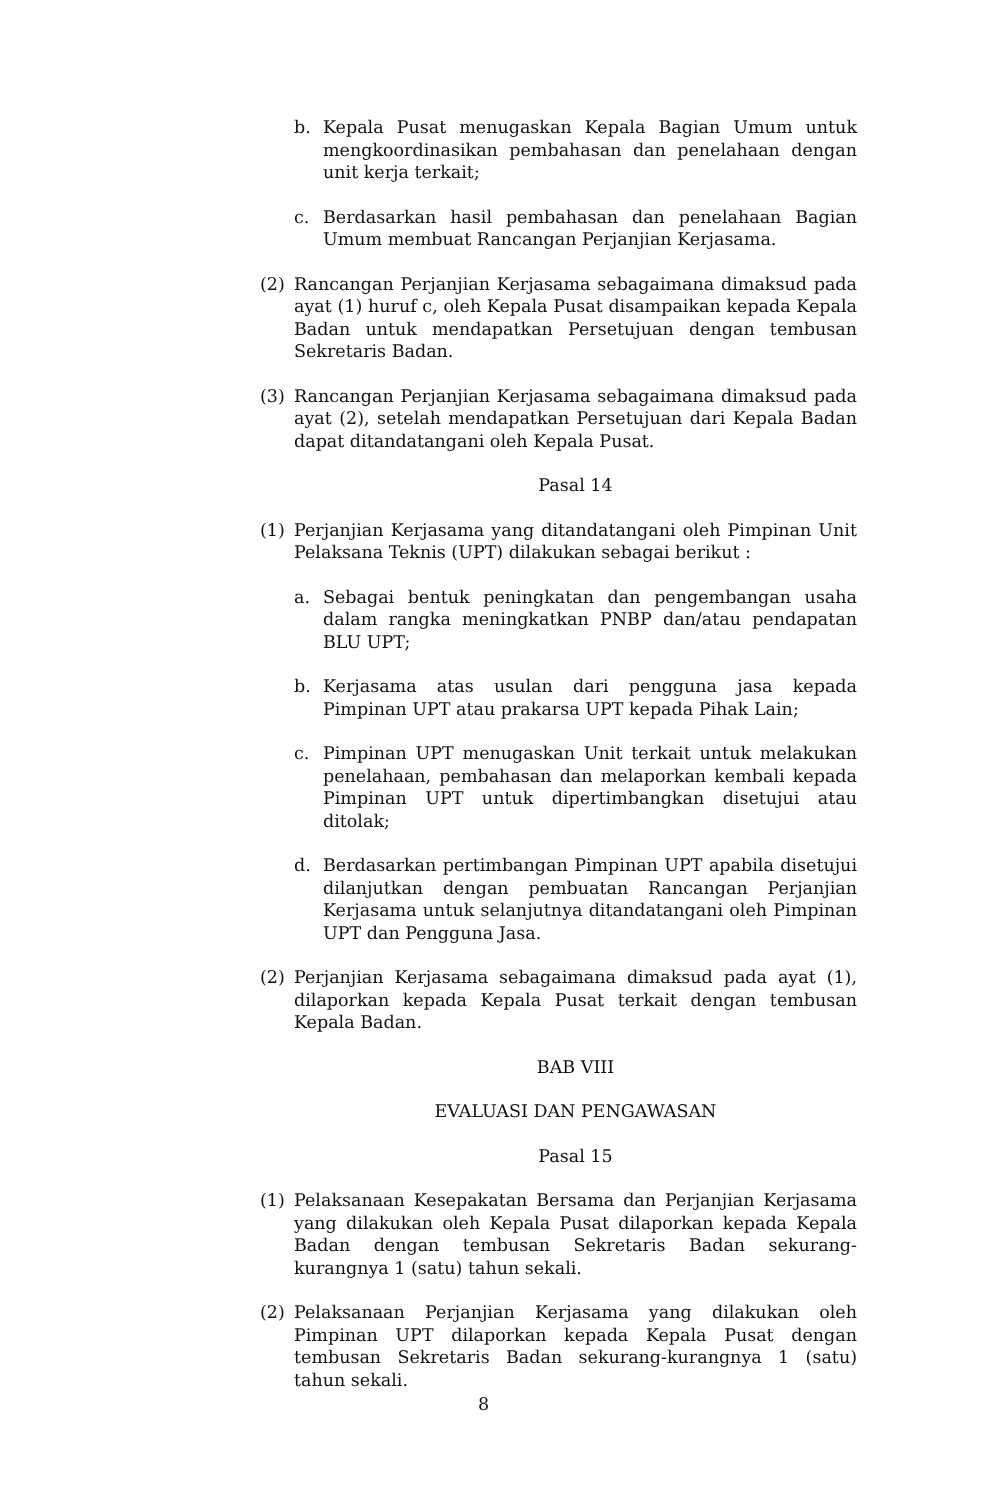b. Kepala Pusat menugaskan Kepala Bagian Umum untuk mengkoordinasikan pembahasan dan penelahaan dengan unit kerja terkait;
c. Berdasarkan hasil pembahasan dan penelahaan Bagian Umum membuat Rancangan Perjanjian Kerjasama.
(2) Rancangan Perjanjian Kerjasama sebagaimana dimaksud pada ayat (1) huruf c, oleh Kepala Pusat disampaikan kepada Kepala Badan untuk mendapatkan Persetujuan dengan tembusan Sekretaris Badan.
(3) Rancangan Perjanjian Kerjasama sebagaimana dimaksud pada ayat (2), setelah mendapatkan Persetujuan dari Kepala Badan dapat ditandatangani oleh Kepala Pusat.
Pasal 14
(1) Perjanjian Kerjasama yang ditandatangani oleh Pimpinan Unit Pelaksana Teknis (UPT) dilakukan sebagai berikut :
a. Sebagai bentuk peningkatan dan pengembangan usaha dalam rangka meningkatkan PNBP dan/atau pendapatan BLU UPT;
b. Kerjasama atas usulan dari pengguna jasa kepada Pimpinan UPT atau prakarsa UPT kepada Pihak Lain;
c. Pimpinan UPT menugaskan Unit terkait untuk melakukan penelahaan, pembahasan dan melaporkan kembali kepada Pimpinan UPT untuk dipertimbangkan disetujui atau ditolak;
d. Berdasarkan pertimbangan Pimpinan UPT apabila disetujui dilanjutkan dengan pembuatan Rancangan Perjanjian Kerjasama untuk selanjutnya ditandatangani oleh Pimpinan UPT dan Pengguna Jasa.
(2) Perjanjian Kerjasama sebagaimana dimaksud pada ayat (1), dilaporkan kepada Kepala Pusat terkait dengan tembusan Kepala Badan.
BAB VIII
EVALUASI DAN PENGAWASAN
Pasal 15
(1) Pelaksanaan Kesepakatan Bersama dan Perjanjian Kerjasama yang dilakukan oleh Kepala Pusat dilaporkan kepada Kepala Badan dengan tembusan Sekretaris Badan sekurang-kurangnya 1 (satu) tahun sekali.
(2) Pelaksanaan Perjanjian Kerjasama yang dilakukan oleh Pimpinan UPT dilaporkan kepada Kepala Pusat dengan tembusan Sekretaris Badan sekurang-kurangnya 1 (satu) tahun sekali.
8